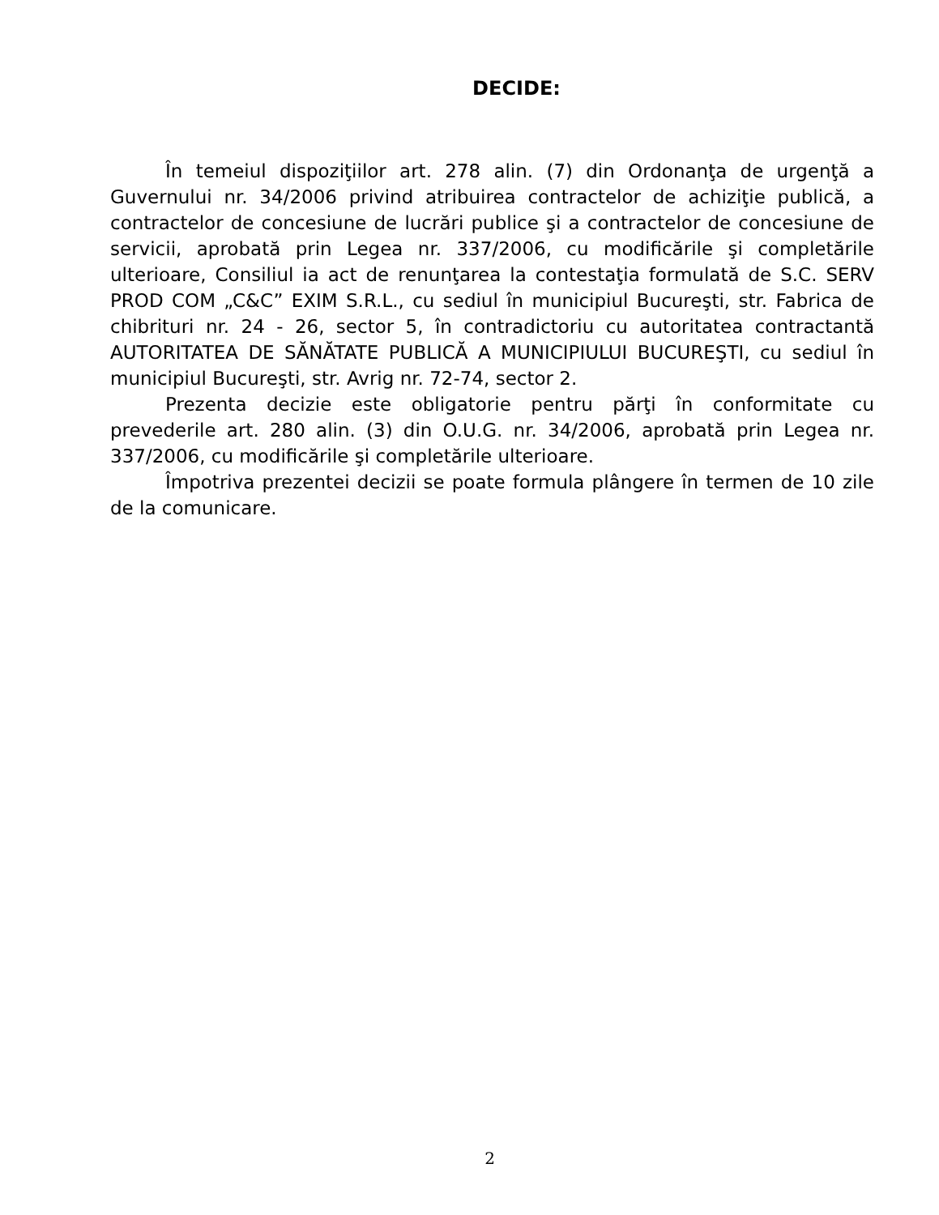DECIDE:
În temeiul dispoziţiilor art. 278 alin. (7) din Ordonanţa de urgenţă a Guvernului nr. 34/2006 privind atribuirea contractelor de achiziţie publică, a contractelor de concesiune de lucrări publice şi a contractelor de concesiune de servicii, aprobată prin Legea nr. 337/2006, cu modificările şi completările ulterioare, Consiliul ia act de renunţarea la contestaţia formulată de S.C. SERV PROD COM „C&C” EXIM S.R.L., cu sediul în municipiul Bucureşti, str. Fabrica de chibrituri nr. 24 - 26, sector 5, în contradictoriu cu autoritatea contractantă AUTORITATEA DE SĂNĂTATE PUBLICĂ A MUNICIPIULUI BUCUREŞTI, cu sediul în municipiul Bucureşti, str. Avrig nr. 72-74, sector 2.
Prezenta decizie este obligatorie pentru părţi în conformitate cu prevederile art. 280 alin. (3) din O.U.G. nr. 34/2006, aprobată prin Legea nr. 337/2006, cu modificările şi completările ulterioare.
Împotriva prezentei decizii se poate formula plângere în termen de 10 zile de la comunicare.
2